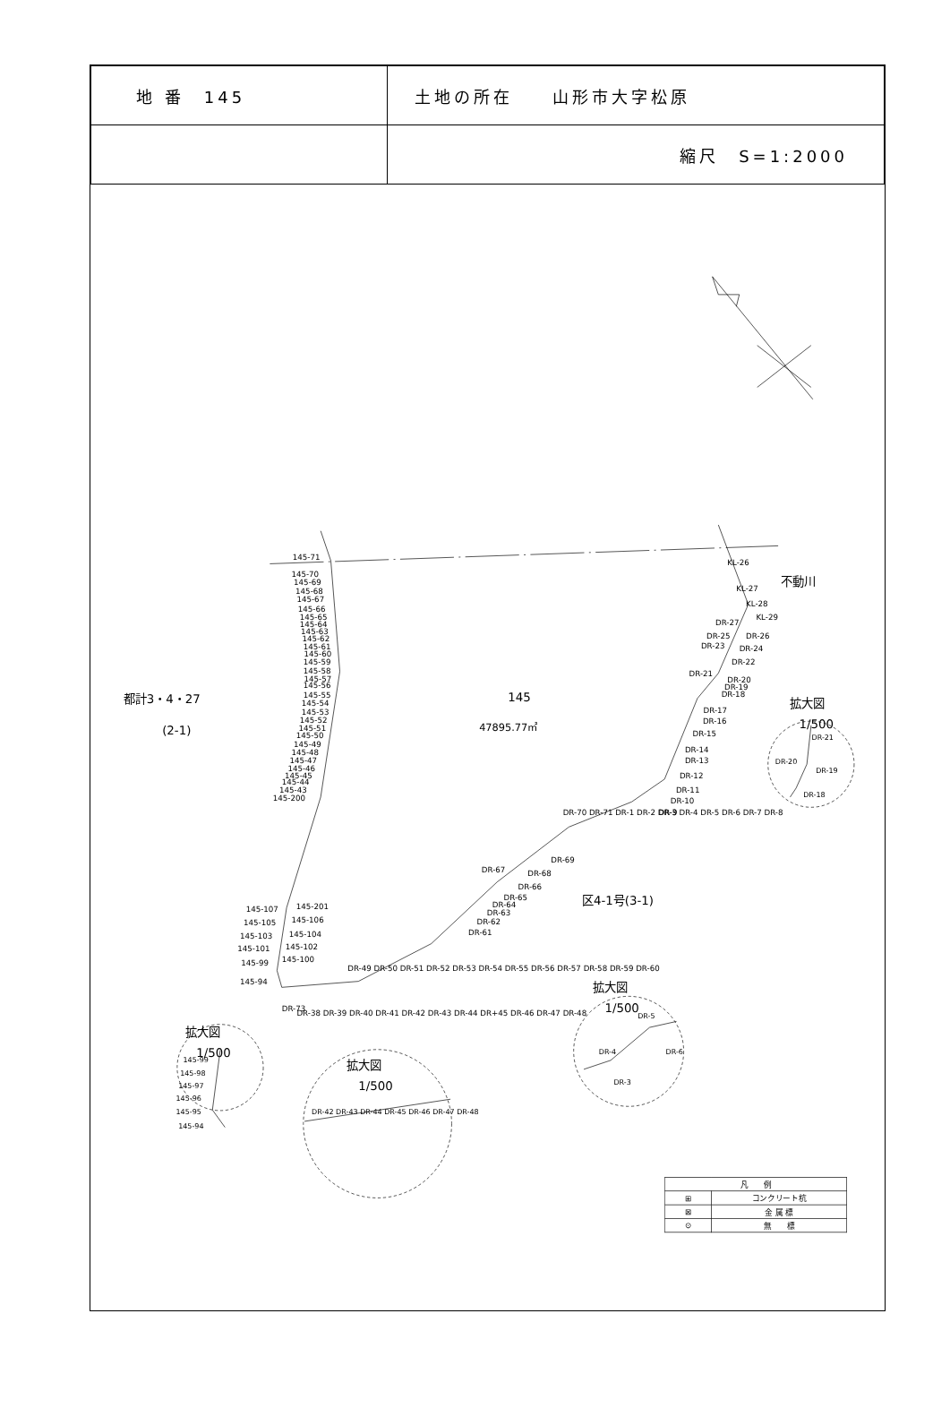| 地 番 145 | 土地の所在 山形市大字松原 |
| | 縮尺 S=1:2000 |
145-71
145-70
145-69
145-68
145-67
145-66
145-65
145-64
145-63
145-62
145-61
145-60
145-59
145-58
145-57
145-56
145-55
145-54
145-53
145-52
145-51
145-50
145-49
145-48
145-47
145-46
145-45
145-44
145-43
145-200
145-107
145-201
145-105
145-106
145-103
145-104
145-101
145-102
145-100
145-99
145-94
DR-73
DR-38 DR-39 DR-40 DR-41 DR-42 DR-43 DR-44 DR+45 DR-46 DR-47 DR-48
DR-49 DR-50 DR-51 DR-52 DR-53 DR-54 DR-55 DR-56 DR-57 DR-58 DR-59 DR-60
DR-61
DR-62
DR-63
DR-64
DR-65
DR-66
DR-67
DR-68
DR-69
DR-70 DR-71 DR-1 DR-2 DR-3 DR-4 DR-5 DR-6 DR-7 DR-8
DR-9
DR-10
DR-11
DR-12
DR-13
DR-14
DR-15
DR-16
DR-17
DR-18
DR-19
DR-20
DR-21
DR-22
DR-23
DR-24
DR-25
DR-26
DR-27
KL-29
KL-28
KL-27
KL-26
不動川
都計3・4・27
(2-1)
145
47895.77㎡
区4-1号(3-1)
拡大図
1/500
拡大図
1/500
拡大図
1/500
拡大図
1/500
145-99
145-98
145-97
145-96
145-95
145-94
DR-42 DR-43 DR-44 DR-45 DR-46 DR-47 DR-48
DR-4
DR-5
DR-6
DR-3
DR-21
DR-20
DR-19
DR-18
| 凡 例 | |
| --- | --- |
| ⊞ | コンクリート杭 |
| ⊠ | 金 属 標 |
| ⊙ | 無 標 |